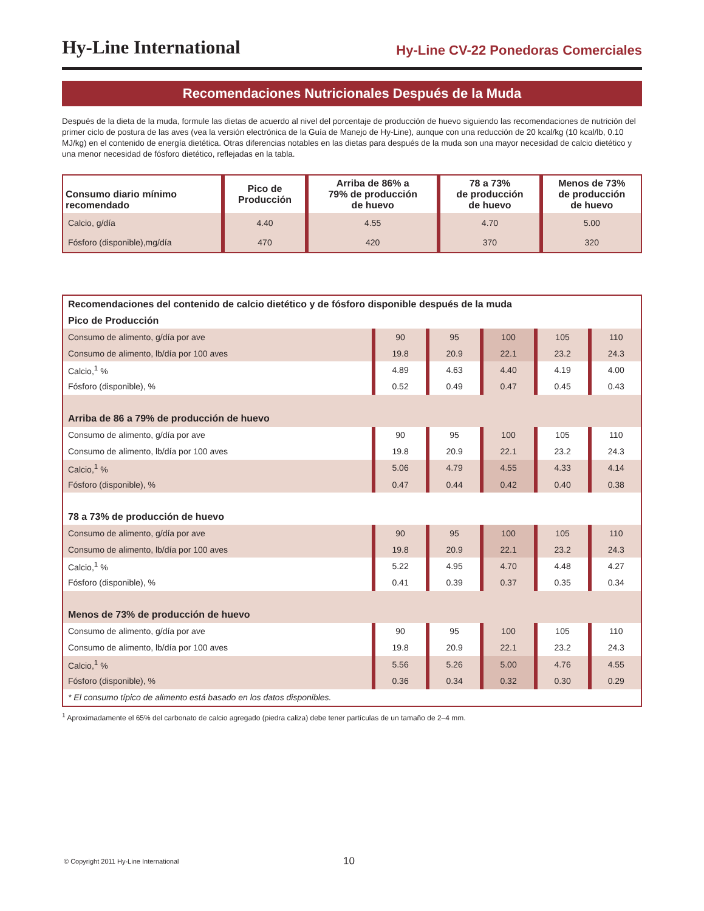Hy-Line International Hy-Line CV-22 Ponedoras Comerciales
Recomendaciones Nutricionales Después de la Muda
Después de la dieta de la muda, formule las dietas de acuerdo al nivel del porcentaje de producción de huevo siguiendo las recomendaciones de nutrición del primer ciclo de postura de las aves (vea la versión electrónica de la Guía de Manejo de Hy-Line), aunque con una reducción de 20 kcal/kg (10 kcal/lb, 0.10 MJ/kg) en el contenido de energía dietética. Otras diferencias notables en las dietas para después de la muda son una mayor necesidad de calcio dietético y una menor necesidad de fósforo dietético, reflejadas en la tabla.
| Consumo diario mínimo recomendado | Pico de Producción | Arriba de 86% a 79% de producción de huevo | 78 a 73% de producción de huevo | Menos de 73% de producción de huevo |
| --- | --- | --- | --- | --- |
| Calcio, g/día | 4.40 | 4.55 | 4.70 | 5.00 |
| Fósforo (disponible),mg/día | 470 | 420 | 370 | 320 |
| Recomendaciones del contenido de calcio dietético y de fósforo disponible después de la muda | | | | | |
| Pico de Producción | | | | | |
| Consumo de alimento, g/día por ave | 90 | 95 | 100 | 105 | 110 |
| Consumo de alimento, lb/día por 100 aves | 19.8 | 20.9 | 22.1 | 23.2 | 24.3 |
| Calcio,<sup>1</sup> % | 4.89 | 4.63 | 4.40 | 4.19 | 4.00 |
| Fósforo (disponible), % | 0.52 | 0.49 | 0.47 | 0.45 | 0.43 |
| Arriba de 86 a 79% de producción de huevo | | | | | |
| Consumo de alimento, g/día por ave | 90 | 95 | 100 | 105 | 110 |
| Consumo de alimento, lb/día por 100 aves | 19.8 | 20.9 | 22.1 | 23.2 | 24.3 |
| Calcio,<sup>1</sup> % | 5.06 | 4.79 | 4.55 | 4.33 | 4.14 |
| Fósforo (disponible), % | 0.47 | 0.44 | 0.42 | 0.40 | 0.38 |
| 78 a 73% de producción de huevo | | | | | |
| Consumo de alimento, g/día por ave | 90 | 95 | 100 | 105 | 110 |
| Consumo de alimento, lb/día por 100 aves | 19.8 | 20.9 | 22.1 | 23.2 | 24.3 |
| Calcio,<sup>1</sup> % | 5.22 | 4.95 | 4.70 | 4.48 | 4.27 |
| Fósforo (disponible), % | 0.41 | 0.39 | 0.37 | 0.35 | 0.34 |
| Menos de 73% de producción de huevo | | | | | |
| Consumo de alimento, g/día por ave | 90 | 95 | 100 | 105 | 110 |
| Consumo de alimento, lb/día por 100 aves | 19.8 | 20.9 | 22.1 | 23.2 | 24.3 |
| Calcio,<sup>1</sup> % | 5.56 | 5.26 | 5.00 | 4.76 | 4.55 |
| Fósforo (disponible), % | 0.36 | 0.34 | 0.32 | 0.30 | 0.29 |
| * El consumo típico de alimento está basado en los datos disponibles. | | | | | |
<sup>1</sup> Aproximadamente el 65% del carbonato de calcio agregado (piedra caliza) debe tener partículas de un tamaño de 2–4 mm.
© Copyright 2011 Hy-Line International
10